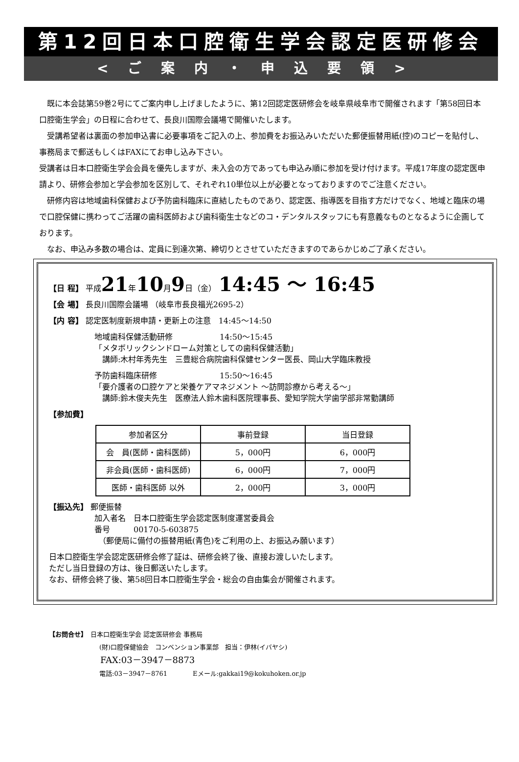第12回日本口腔衛生学会認定医研修会
<ご案内・申込要領>
　既に本会誌第59巻2号にてご案内申し上げましたように、第12回認定医研修会を岐阜県岐阜市で開催されます「第58回日本口腔衛生学会」の日程に合わせて、長良川国際会議場で開催いたします。
　受講希望者は裏面の参加申込書に必要事項をご記入の上、参加費をお振込みいただいた郵便振替用紙(控)のコピーを貼付し、事務局まで郵送もしくはFAXにてお申し込み下さい。
受講者は日本口腔衛生学会会員を優先しますが、未入会の方であっても申込み順に参加を受け付けます。平成17年度の認定医申請より、研修会参加と学会参加を区別して、それぞれ10単位以上が必要となっておりますのでご注意ください。
　研修内容は地域歯科保健および予防歯科臨床に直結したものであり、認定医、指導医を目指す方だけでなく、地域と臨床の場で口腔保健に携わってご活躍の歯科医師および歯科衛生士などのコ・デンタルスタッフにも有意義なものとなるように企画しております。
　なお、申込み多数の場合は、定員に到達次第、締切りとさせていただきますのであらかじめご了承ください。
【日 程】 平成21年10月9日（金） 14:45 ～ 16:45
【会 場】 長良川国際会議場 （岐阜市長良福光2695-2）
【内 容】 認定医制度新規申請・更新上の注意　14:45～14:50
地域歯科保健活動研修　　　　　　14:50～15:45
「メタボリックシンドローム対策としての歯科保健活動」
　講師:木村年秀先生　三豊総合病院歯科保健センター医長、岡山大学臨床教授
予防歯科臨床研修　　　　　　　　15:50～16:45
「要介護者の口腔ケアと栄養ケアマネジメント ～訪問診療から考える～」
　講師:鈴木俊夫先生　医療法人鈴木歯科医院理事長、愛知学院大学歯学部非常勤講師
【参加費】
| 参加者区分 | 事前登録 | 当日登録 |
| --- | --- | --- |
| 会 員(医師・歯科医師) | 5，000円 | 6，000円 |
| 非会員(医師・歯科医師) | 6，000円 | 7，000円 |
| 医師・歯科医師 以外 | 2，000円 | 3，000円 |
【振込先】 郵便振替
加入者名　日本口腔衛生学会認定医制度運営委員会
番号　　　00170-5-603875
　（郵便局に備付の振替用紙(青色)をご利用の上、お振込み願います）
日本口腔衛生学会認定医研修会修了証は、研修会終了後、直接お渡しいたします。
ただし当日登録の方は、後日郵送いたします。
なお、研修会終了後、第58回日本口腔衛生学会・総会の自由集会が開催されます。
【お問合せ】　日本口腔衛生学会 認定医研修会 事務局
(財)口腔保健協会　コンベンション事業部　担当：伊林(イバヤシ)
FAX:03－3947－8873
電話:03－3947－8761　　　　Eメール:gakkai19@kokuhoken.or.jp